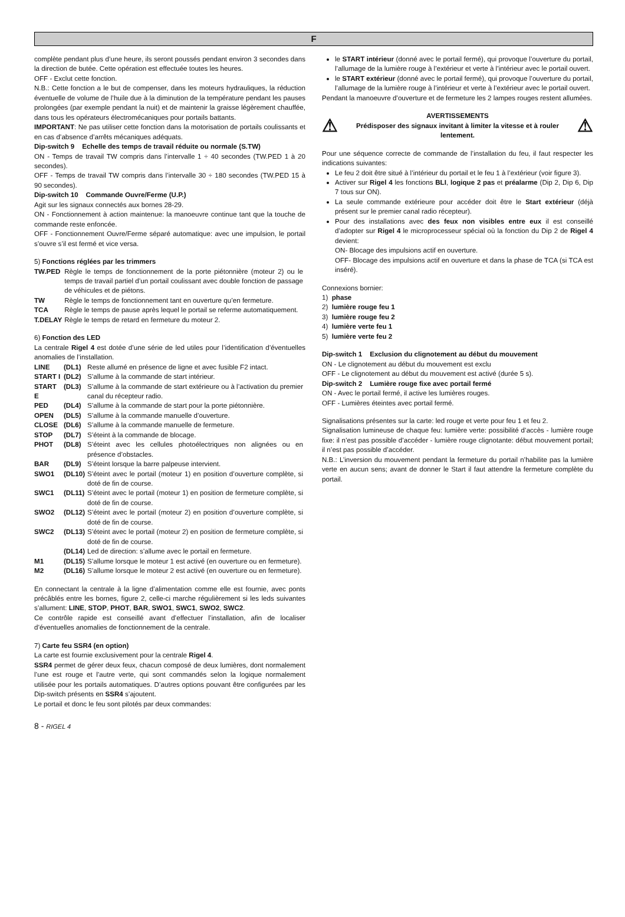F
complète pendant plus d’une heure, ils seront poussés pendant environ 3 secondes dans la direction de butée. Cette opération est effectuée toutes les heures.
OFF - Exclut cette fonction.
N.B.: Cette fonction a le but de compenser, dans les moteurs hydrauliques, la réduction éventuelle de volume de l’huile due à la diminution de la température pendant les pauses prolongées (par exemple pendant la nuit) et de maintenir la graisse légèrement chauffée, dans tous les opérateurs électromécaniques pour portails battants.
IMPORTANT: Ne pas utiliser cette fonction dans la motorisation de portails coulissants et en cas d’absence d’arrêts mécaniques adéquats.
Dip-switch 9 Echelle des temps de travail réduite ou normale (S.TW)
ON - Temps de travail TW compris dans l’intervalle 1 ÷ 40 secondes (TW.PED 1 à 20 secondes).
OFF - Temps de travail TW compris dans l’intervalle 30 ÷ 180 secondes (TW.PED 15 à 90 secondes).
Dip-switch 10 Commande Ouvre/Ferme (U.P.)
Agit sur les signaux connectés aux bornes 28-29.
ON - Fonctionnement à action maintenue: la manoeuvre continue tant que la touche de commande reste enfoncée.
OFF - Fonctionnement Ouvre/Ferme séparé automatique: avec une impulsion, le portail s’ouvre s’il est fermé et vice versa.
5) Fonctions réglées par les trimmers
| TW.PED | Règle le temps de fonctionnement de la porte piétonnière (moteur 2) ou le temps de travail partiel d’un portail coulissant avec double fonction de passage de véhicules et de piétons. |
| TW | Règle le temps de fonctionnement tant en ouverture qu’en fermeture. |
| TCA | Règle le temps de pause après lequel le portail se referme automatiquement. |
| T.DELAY | Règle le temps de retard en fermeture du moteur 2. |
6) Fonction des LED
La centrale Rigel 4 est dotée d’une série de led utiles pour l’identification d’éventuelles anomalies de l’installation.
| LINE | (DL1) | Reste allumé en présence de ligne et avec fusible F2 intact. |
| START I | (DL2) | S’allume à la commande de start intérieur. |
| START E | (DL3) | S’allume à la commande de start extérieure ou à l’activation du premier canal du récepteur radio. |
| PED | (DL4) | S’allume à la commande de start pour la porte piétonnière. |
| OPEN | (DL5) | S’allume à la commande manuelle d’ouverture. |
| CLOSE | (DL6) | S’allume à la commande manuelle de fermeture. |
| STOP | (DL7) | S’éteint à la commande de blocage. |
| PHOT | (DL8) | S’éteint avec les cellules photoélectriques non alignées ou en présence d’obstacles. |
| BAR | (DL9) | S’éteint lorsque la barre palpeuse intervient. |
| SWO1 | (DL10) | S’éteint avec le portail (moteur 1) en position d’ouverture complète, si doté de fin de course. |
| SWC1 | (DL11) | S’éteint avec le portail (moteur 1) en position de fermeture complète, si doté de fin de course. |
| SWO2 | (DL12) | S’éteint avec le portail (moteur 2) en position d’ouverture complète, si doté de fin de course. |
| SWC2 | (DL13) | S’éteint avec le portail (moteur 2) en position de fermeture complète, si doté de fin de course. |
| | (DL14) | Led de direction: s’allume avec le portail en fermeture. |
| M1 | (DL15) | S’allume lorsque le moteur 1 est activé (en ouverture ou en fermeture). |
| M2 | (DL16) | S’allume lorsque le moteur 2 est activé (en ouverture ou en fermeture). |
En connectant la centrale à la ligne d’alimentation comme elle est fournie, avec ponts précâblés entre les bornes, figure 2, celle-ci marche régulièrement si les leds suivantes s’allument: LINE, STOP, PHOT, BAR, SWO1, SWC1, SWO2, SWC2.
Ce contrôle rapide est conseillé avant d’effectuer l’installation, afin de localiser d’éventuelles anomalies de fonctionnement de la centrale.
7) Carte feu SSR4 (en option)
La carte est fournie exclusivement pour la centrale Rigel 4.
SSR4 permet de gérer deux feux, chacun composé de deux lumières, dont normalement l’une est rouge et l’autre verte, qui sont commandés selon la logique normalement utilisée pour les portails automatiques. D’autres options pouvant être configurées par les Dip-switch présents en SSR4 s’ajoutent.
Le portail et donc le feu sont pilotés par deux commandes:
le START intérieur (donné avec le portail fermé), qui provoque l’ouverture du portail, l’allumage de la lumière rouge à l’extérieur et verte à l’intérieur avec le portail ouvert.
le START extérieur (donné avec le portail fermé), qui provoque l’ouverture du portail, l’allumage de la lumière rouge à l’intérieur et verte à l’extérieur avec le portail ouvert.
Pendant la manoeuvre d’ouverture et de fermeture les 2 lampes rouges restent allumées.
⚠
AVERTISSEMENTS
Prédisposer des signaux invitant à limiter la vitesse et à rouler lentement.
⚠
Pour une séquence correcte de commande de l’installation du feu, il faut respecter les indications suivantes:
Le feu 2 doit être situé à l’intérieur du portail et le feu 1 à l’extérieur (voir figure 3).
Activer sur Rigel 4 les fonctions BLI, logique 2 pas et préalarme (Dip 2, Dip 6, Dip 7 tous sur ON).
La seule commande extérieure pour accéder doit être le Start extérieur (déjà présent sur le premier canal radio récepteur).
Pour des installations avec des feux non visibles entre eux il est conseillé d’adopter sur Rigel 4 le microprocesseur spécial où la fonction du Dip 2 de Rigel 4 devient:
ON- Blocage des impulsions actif en ouverture.
OFF- Blocage des impulsions actif en ouverture et dans la phase de TCA (si TCA est inséré).
Connexions bornier:
1) phase
2) lumière rouge feu 1
3) lumière rouge feu 2
4) lumière verte feu 1
5) lumière verte feu 2
Dip-switch 1 Exclusion du clignotement au début du mouvement
ON - Le clignotement au début du mouvement est exclu
OFF - Le clignotement au début du mouvement est activé (durée 5 s).
Dip-switch 2 Lumière rouge fixe avec portail fermé
ON - Avec le portail fermé, il active les lumières rouges.
OFF - Lumières éteintes avec portail fermé.
Signalisations présentes sur la carte: led rouge et verte pour feu 1 et feu 2.
Signalisation lumineuse de chaque feu: lumière verte: possibilité d’accès - lumière rouge fixe: il n’est pas possible d’accéder - lumière rouge clignotante: début mouvement portail; il n’est pas possible d’accéder.
N.B.: L’inversion du mouvement pendant la fermeture du portail n’habilite pas la lumière verte en aucun sens; avant de donner le Start il faut attendre la fermeture complète du portail.
8 - RIGEL 4